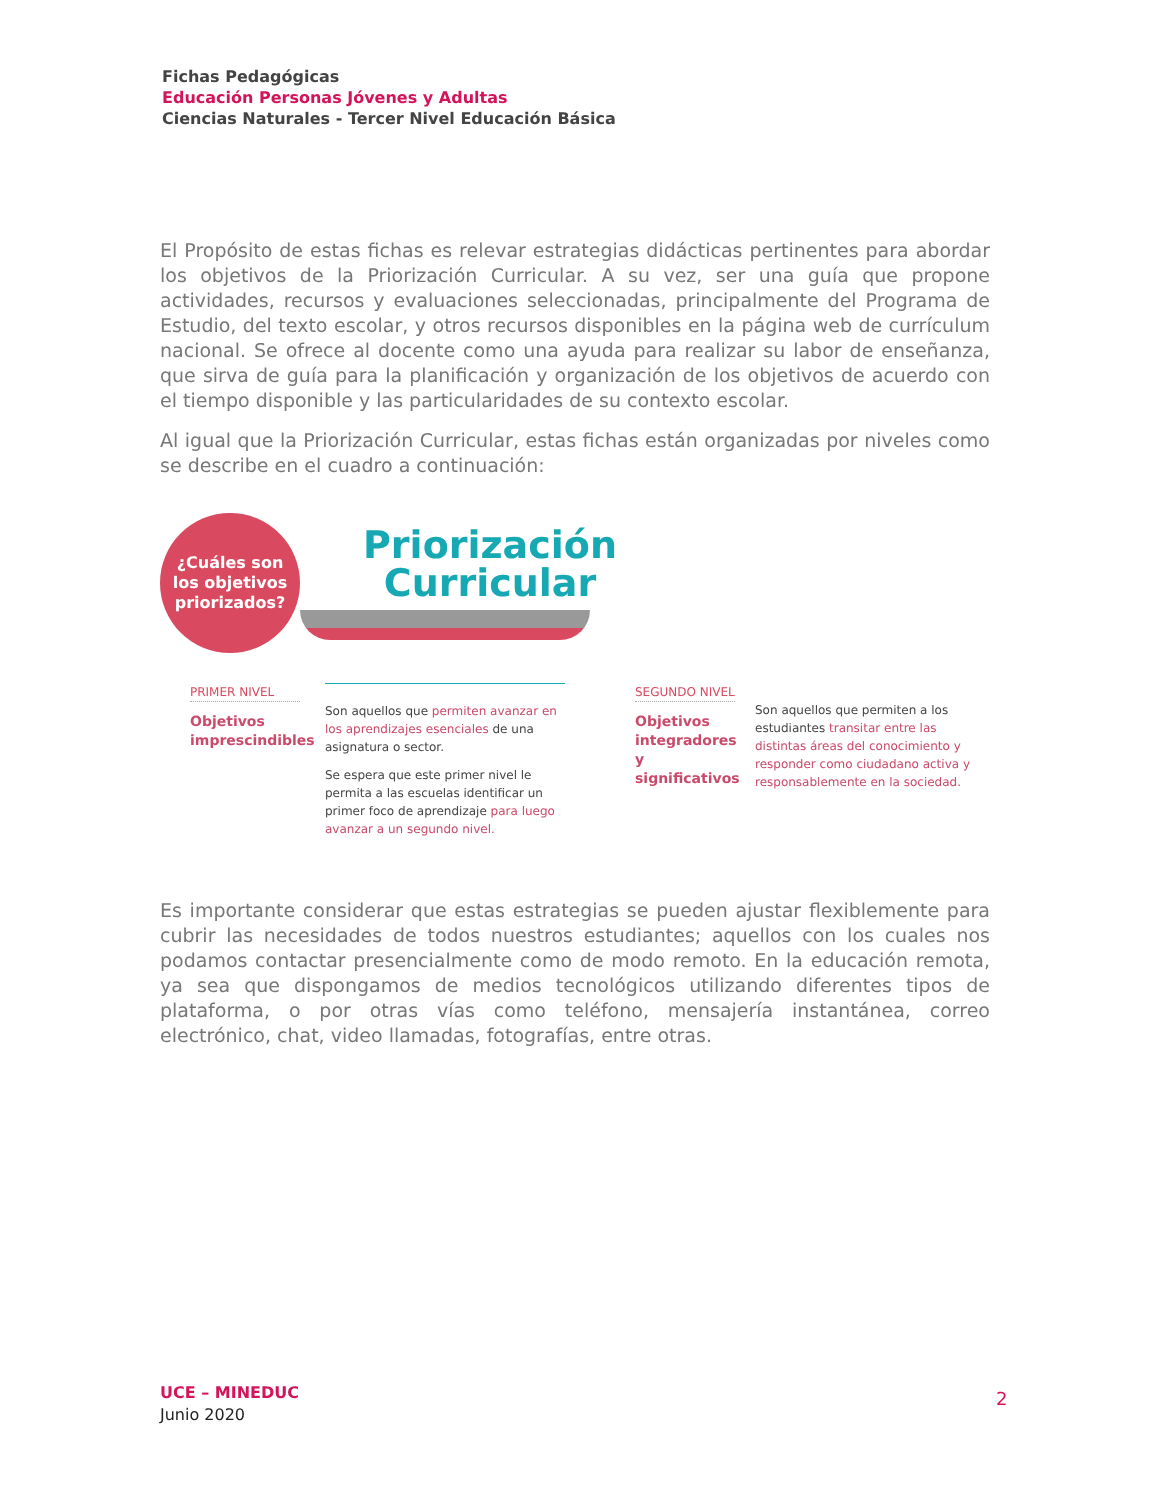Fichas Pedagógicas
Educación Personas Jóvenes y Adultas
Ciencias Naturales - Tercer Nivel Educación Básica
El Propósito de estas fichas es relevar estrategias didácticas pertinentes para abordar los objetivos de la Priorización Curricular. A su vez, ser una guía que propone actividades, recursos y evaluaciones seleccionadas, principalmente del Programa de Estudio, del texto escolar, y otros recursos disponibles en la página web de currículum nacional. Se ofrece al docente como una ayuda para realizar su labor de enseñanza, que sirva de guía para la planificación y organización de los objetivos de acuerdo con el tiempo disponible y las particularidades de su contexto escolar.
Al igual que la Priorización Curricular, estas fichas están organizadas por niveles como se describe en el cuadro a continuación:
¿Cuáles son
los objetivos
priorizados?
Priorización Curricular
PRIMER NIVEL
Objetivos imprescindibles
Son aquellos que permiten avanzar en los aprendizajes esenciales de una asignatura o sector.
Se espera que este primer nivel le permita a las escuelas identificar un primer foco de aprendizaje para luego avanzar a un segundo nivel.
SEGUNDO NIVEL
Objetivos integradores y significativos
Son aquellos que permiten a los estudiantes transitar entre las distintas áreas del conocimiento y responder como ciudadano activa y responsablemente en la sociedad.
Es importante considerar que estas estrategias se pueden ajustar flexiblemente para cubrir las necesidades de todos nuestros estudiantes; aquellos con los cuales nos podamos contactar presencialmente como de modo remoto. En la educación remota, ya sea que dispongamos de medios tecnológicos utilizando diferentes tipos de plataforma, o por otras vías como teléfono, mensajería instantánea, correo electrónico, chat, video llamadas, fotografías, entre otras.
UCE – MINEDUC
Junio 2020
2